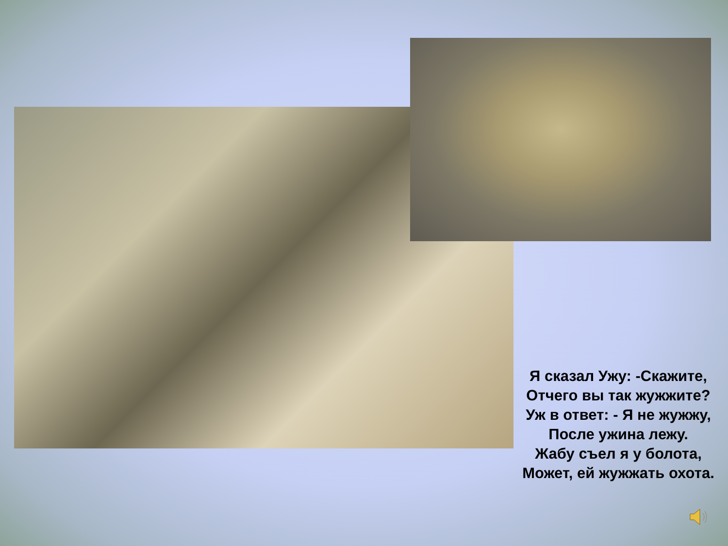Я сказал Ужу: -Скажите,
Отчего вы так жужжите?
Уж в ответ: - Я не жужжу,
После ужина лежу.
Жабу съел я у болота,
Может, ей жужжать охота.